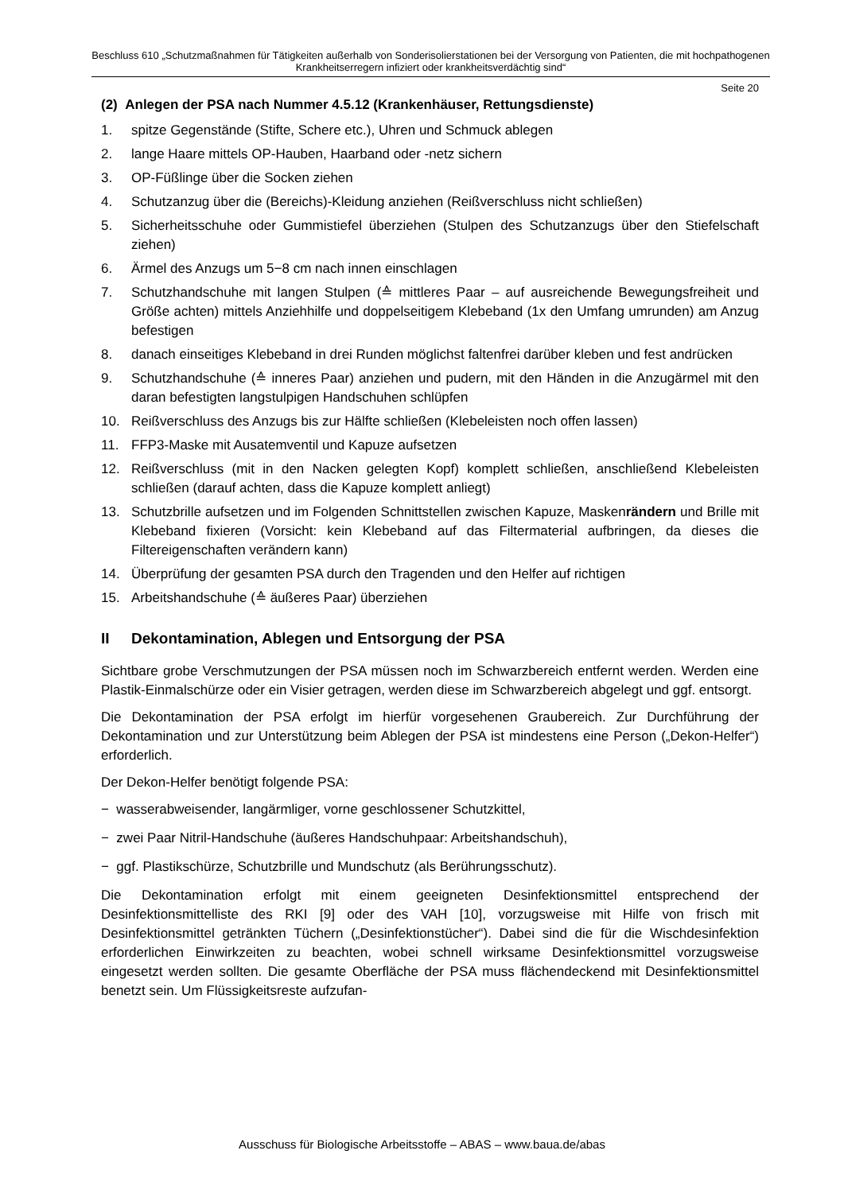Beschluss 610 „Schutzmaßnahmen für Tätigkeiten außerhalb von Sonderisolierstationen bei der Versorgung von Patienten, die mit hochpathogenen Krankheitserregern infiziert oder krankheitsverdächtig sind“
Seite 20
(2) Anlegen der PSA nach Nummer 4.5.12 (Krankenhäuser, Rettungsdienste)
1. spitze Gegenstände (Stifte, Schere etc.), Uhren und Schmuck ablegen
2. lange Haare mittels OP-Hauben, Haarband oder -netz sichern
3. OP-Füßlinge über die Socken ziehen
4. Schutzanzug über die (Bereichs)-Kleidung anziehen (Reißverschluss nicht schließen)
5. Sicherheitsschuhe oder Gummistiefel überziehen (Stulpen des Schutzanzugs über den Stiefelschaft ziehen)
6. Ärmel des Anzugs um 5−8 cm nach innen einschlagen
7. Schutzhandschuhe mit langen Stulpen (≙ mittleres Paar – auf ausreichende Bewegungsfreiheit und Größe achten) mittels Anziehhilfe und doppelseitigem Klebeband (1x den Umfang umrunden) am Anzug befestigen
8. danach einseitiges Klebeband in drei Runden möglichst faltenfrei darüber kleben und fest andrücken
9. Schutzhandschuhe (≙ inneres Paar) anziehen und pudern, mit den Händen in die Anzugärmel mit den daran befestigten langstulpigen Handschuhen schlüpfen
10. Reißverschluss des Anzugs bis zur Hälfte schließen (Klebeleisten noch offen lassen)
11. FFP3-Maske mit Ausatemventil und Kapuze aufsetzen
12. Reißverschluss (mit in den Nacken gelegten Kopf) komplett schließen, anschließend Klebeleisten schließen (darauf achten, dass die Kapuze komplett anliegt)
13. Schutzbrille aufsetzen und im Folgenden Schnittstellen zwischen Kapuze, Maskenrändern und Brille mit Klebeband fixieren (Vorsicht: kein Klebeband auf das Filtermaterial aufbringen, da dieses die Filtereigenschaften verändern kann)
14. Überprüfung der gesamten PSA durch den Tragenden und den Helfer auf richtigen
15. Arbeitshandschuhe (≙ äußeres Paar) überziehen
II Dekontamination, Ablegen und Entsorgung der PSA
Sichtbare grobe Verschmutzungen der PSA müssen noch im Schwarzbereich entfernt werden. Werden eine Plastik-Einmalschürze oder ein Visier getragen, werden diese im Schwarzbereich abgelegt und ggf. entsorgt.
Die Dekontamination der PSA erfolgt im hierfür vorgesehenen Graubereich. Zur Durchführung der Dekontamination und zur Unterstützung beim Ablegen der PSA ist mindestens eine Person („Dekon-Helfer“) erforderlich.
Der Dekon-Helfer benötigt folgende PSA:
− wasserabweisender, langärmliger, vorne geschlossener Schutzkittel,
− zwei Paar Nitril-Handschuhe (äußeres Handschuhpaar: Arbeitshandschuh),
− ggf. Plastikschürze, Schutzbrille und Mundschutz (als Berührungsschutz).
Die Dekontamination erfolgt mit einem geeigneten Desinfektionsmittel entsprechend der Desinfektionsmittelliste des RKI [9] oder des VAH [10], vorzugsweise mit Hilfe von frisch mit Desinfektionsmittel getränkten Tüchern („Desinfektionstücher“). Dabei sind die für die Wischdesinfektion erforderlichen Einwirkzeiten zu beachten, wobei schnell wirksame Desinfektionsmittel vorzugsweise eingesetzt werden sollten. Die gesamte Oberfläche der PSA muss flächendeckend mit Desinfektionsmittel benetzt sein. Um Flüssigkeitsreste aufzufan-
Ausschuss für Biologische Arbeitsstoffe – ABAS – www.baua.de/abas